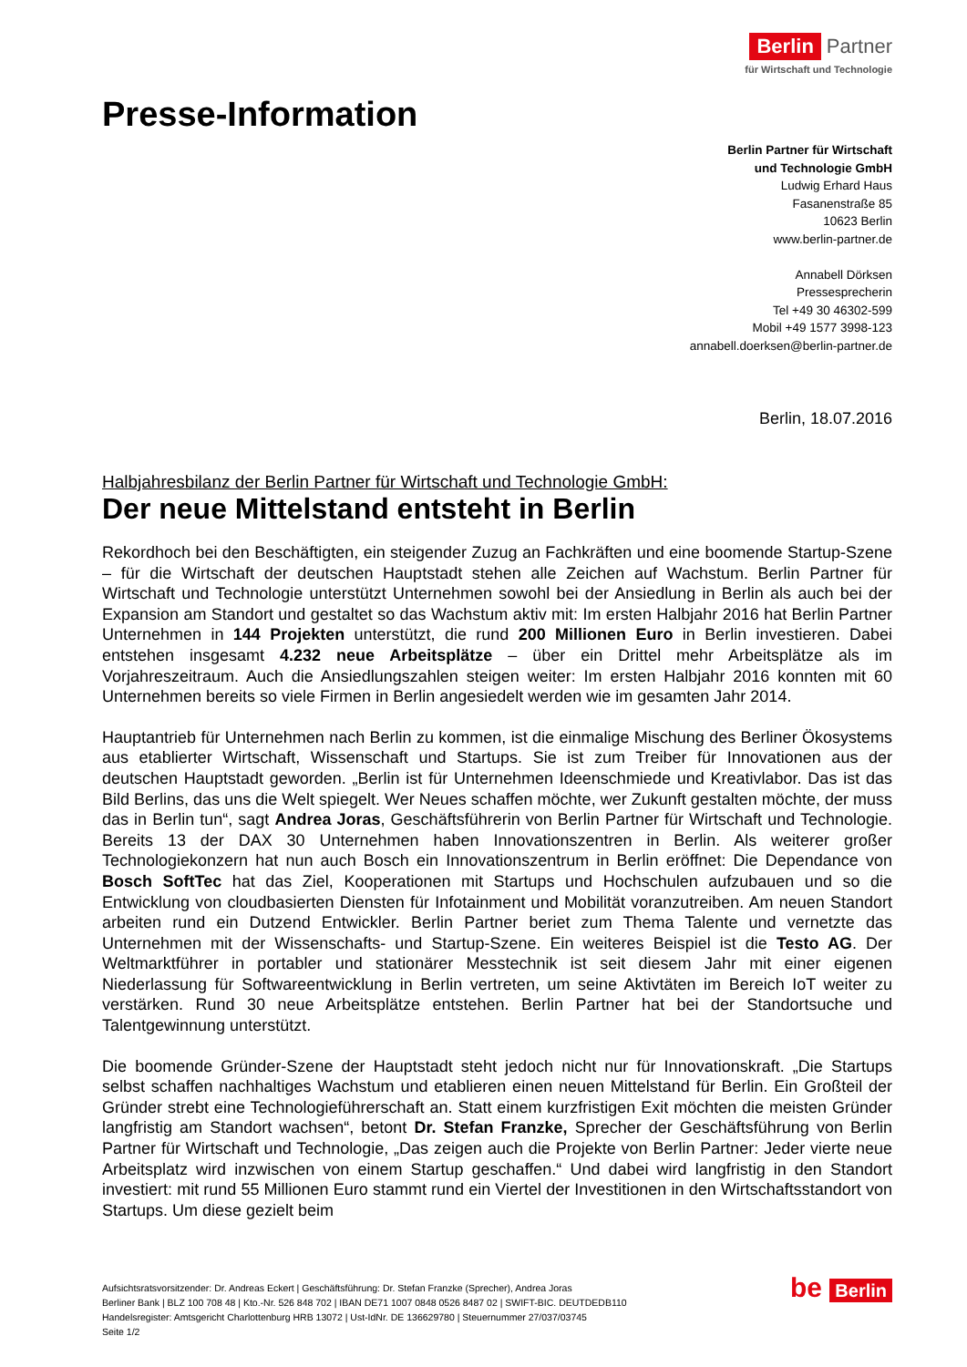Berlin Partner
für Wirtschaft und Technologie
Presse-Information
Berlin Partner für Wirtschaft
und Technologie GmbH
Ludwig Erhard Haus
Fasanenstraße 85
10623 Berlin
www.berlin-partner.de
Annabell Dörksen
Pressesprecherin
Tel +49 30 46302-599
Mobil +49 1577 3998-123
annabell.doerksen@berlin-partner.de
Berlin, 18.07.2016
Halbjahresbilanz der Berlin Partner für Wirtschaft und Technologie GmbH:
Der neue Mittelstand entsteht in Berlin
Rekordhoch bei den Beschäftigten, ein steigender Zuzug an Fachkräften und eine boomende Startup-Szene – für die Wirtschaft der deutschen Hauptstadt stehen alle Zeichen auf Wachstum. Berlin Partner für Wirtschaft und Technologie unterstützt Unternehmen sowohl bei der Ansiedlung in Berlin als auch bei der Expansion am Standort und gestaltet so das Wachstum aktiv mit: Im ersten Halbjahr 2016 hat Berlin Partner Unternehmen in 144 Projekten unterstützt, die rund 200 Millionen Euro in Berlin investieren. Dabei entstehen insgesamt 4.232 neue Arbeitsplätze – über ein Drittel mehr Arbeitsplätze als im Vorjahreszeitraum. Auch die Ansiedlungszahlen steigen weiter: Im ersten Halbjahr 2016 konnten mit 60 Unternehmen bereits so viele Firmen in Berlin angesiedelt werden wie im gesamten Jahr 2014.
Hauptantrieb für Unternehmen nach Berlin zu kommen, ist die einmalige Mischung des Berliner Ökosystems aus etablierter Wirtschaft, Wissenschaft und Startups. Sie ist zum Treiber für Innovationen aus der deutschen Hauptstadt geworden. „Berlin ist für Unternehmen Ideenschmiede und Kreativlabor. Das ist das Bild Berlins, das uns die Welt spiegelt. Wer Neues schaffen möchte, wer Zukunft gestalten möchte, der muss das in Berlin tun“, sagt Andrea Joras, Geschäftsführerin von Berlin Partner für Wirtschaft und Technologie. Bereits 13 der DAX 30 Unternehmen haben Innovationszentren in Berlin. Als weiterer großer Technologiekonzern hat nun auch Bosch ein Innovationszentrum in Berlin eröffnet: Die Dependance von Bosch SoftTec hat das Ziel, Kooperationen mit Startups und Hochschulen aufzubauen und so die Entwicklung von cloudbasierten Diensten für Infotainment und Mobilität voranzutreiben. Am neuen Standort arbeiten rund ein Dutzend Entwickler. Berlin Partner beriet zum Thema Talente und vernetzte das Unternehmen mit der Wissenschafts- und Startup-Szene. Ein weiteres Beispiel ist die Testo AG. Der Weltmarktführer in portabler und stationärer Messtechnik ist seit diesem Jahr mit einer eigenen Niederlassung für Softwareentwicklung in Berlin vertreten, um seine Aktivtäten im Bereich IoT weiter zu verstärken. Rund 30 neue Arbeitsplätze entstehen. Berlin Partner hat bei der Standortsuche und Talentgewinnung unterstützt.
Die boomende Gründer-Szene der Hauptstadt steht jedoch nicht nur für Innovationskraft. „Die Startups selbst schaffen nachhaltiges Wachstum und etablieren einen neuen Mittelstand für Berlin. Ein Großteil der Gründer strebt eine Technologieführerschaft an. Statt einem kurzfristigen Exit möchten die meisten Gründer langfristig am Standort wachsen“, betont Dr. Stefan Franzke, Sprecher der Geschäftsführung von Berlin Partner für Wirtschaft und Technologie, „Das zeigen auch die Projekte von Berlin Partner: Jeder vierte neue Arbeitsplatz wird inzwischen von einem Startup geschaffen.“ Und dabei wird langfristig in den Standort investiert: mit rund 55 Millionen Euro stammt rund ein Viertel der Investitionen in den Wirtschaftsstandort von Startups. Um diese gezielt beim
Aufsichtsratsvorsitzender: Dr. Andreas Eckert | Geschäftsführung: Dr. Stefan Franzke (Sprecher), Andrea Joras
Berliner Bank | BLZ 100 708 48 | Kto.-Nr. 526 848 702 | IBAN DE71 1007 0848 0526 8487 02 | SWIFT-BIC. DEUTDEDB110
Handelsregister: Amtsgericht Charlottenburg HRB 13072 | Ust-IdNr. DE 136629780 | Steuernummer 27/037/03745
Seite 1/2
be Berlin